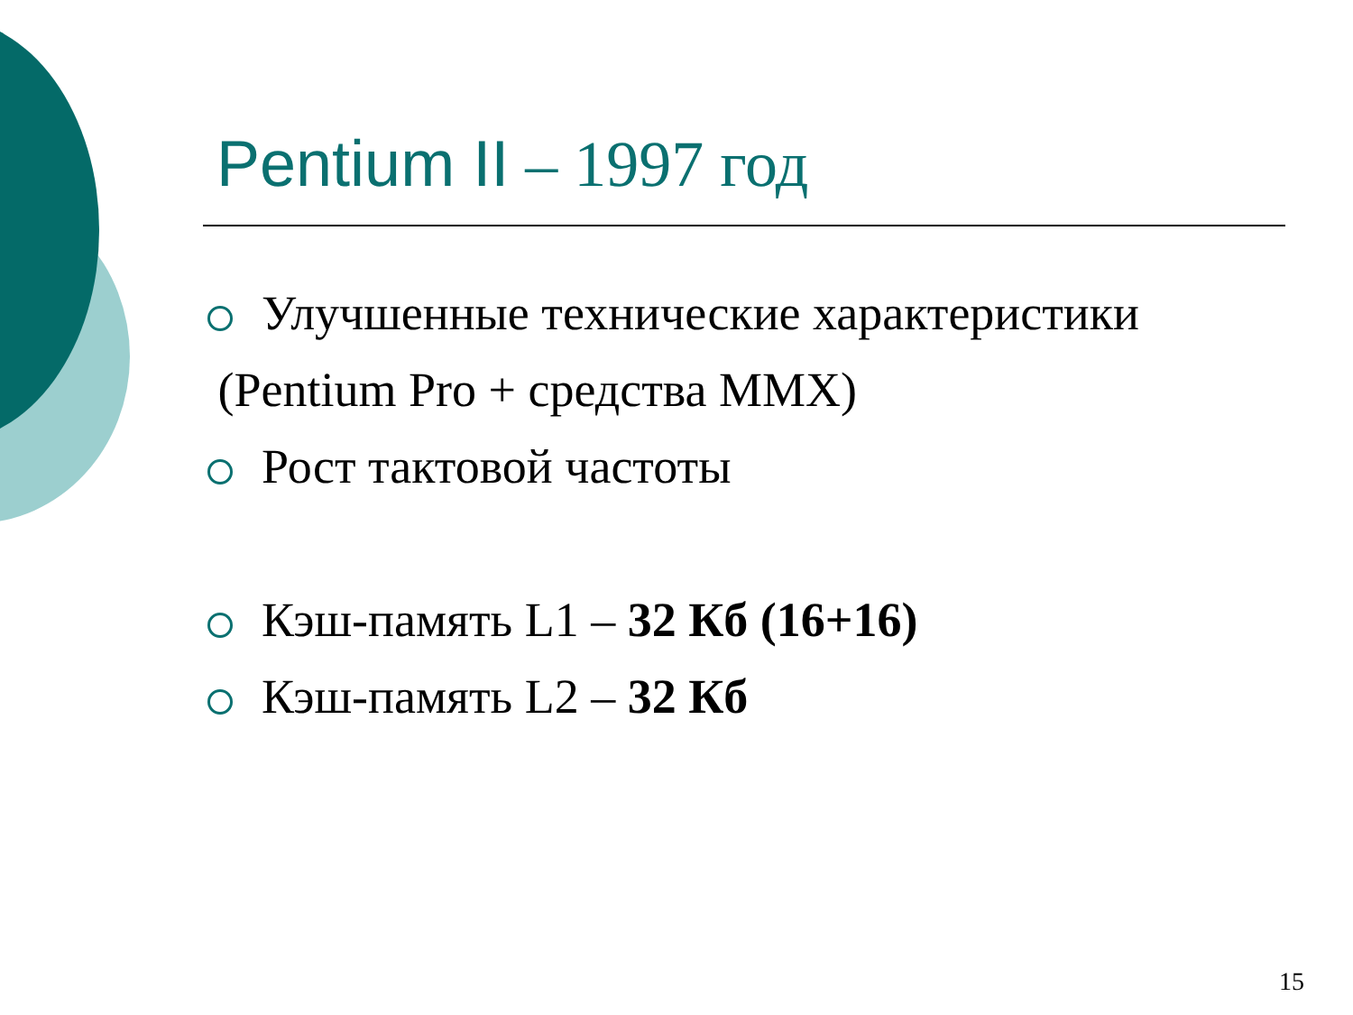Pentium II – 1997 год
Улучшенные технические характеристики
(Pentium Pro + средства MMX)
Рост тактовой частоты
Кэш-память L1 – 32 Кб (16+16)
Кэш-память L2 – 32 Кб
15